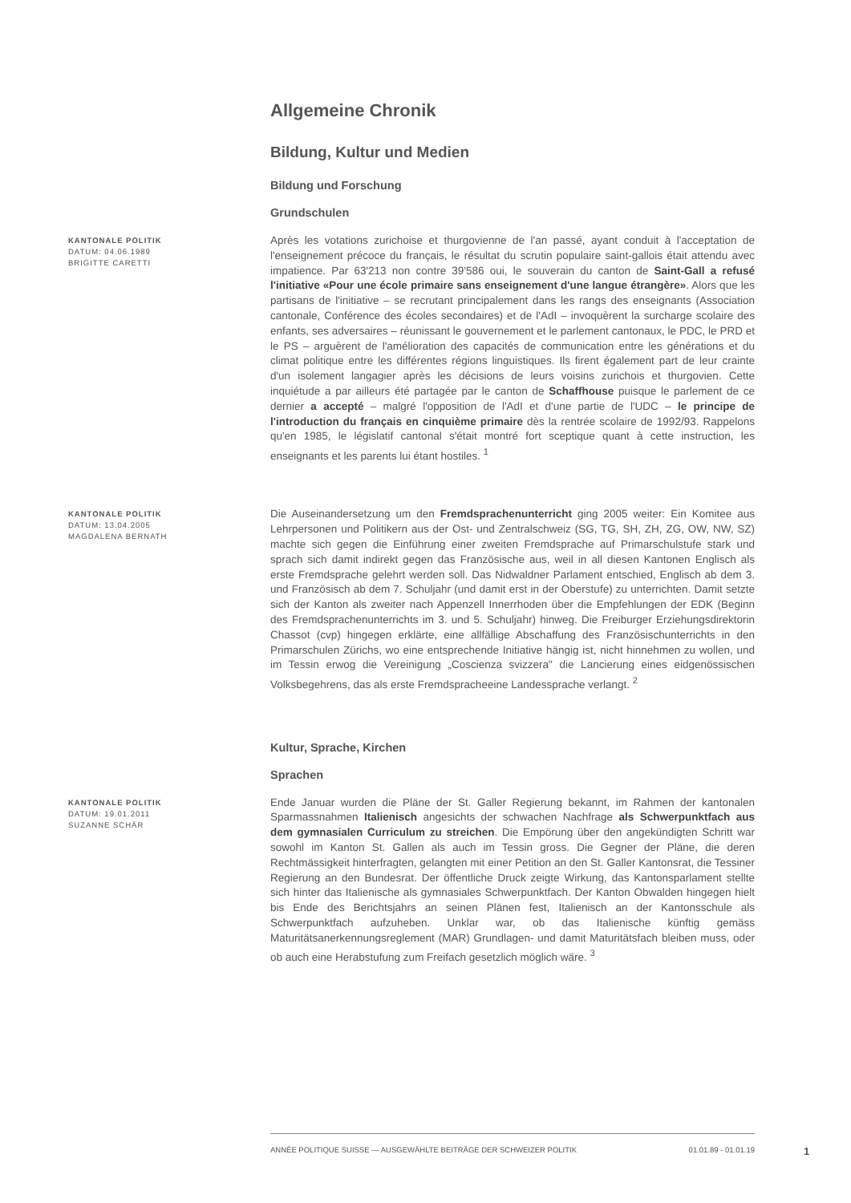Allgemeine Chronik
Bildung, Kultur und Medien
Bildung und Forschung
Grundschulen
KANTONALE POLITIK
DATUM: 04.06.1989
BRIGITTE CARETTI
Après les votations zurichoise et thurgovienne de l'an passé, ayant conduit à l'acceptation de l'enseignement précoce du français, le résultat du scrutin populaire saint-gallois était attendu avec impatience. Par 63'213 non contre 39'586 oui, le souverain du canton de Saint-Gall a refusé l'initiative «Pour une école primaire sans enseignement d'une langue étrangère». Alors que les partisans de l'initiative – se recrutant principalement dans les rangs des enseignants (Association cantonale, Conférence des écoles secondaires) et de l'AdI – invoquèrent la surcharge scolaire des enfants, ses adversaires – réunissant le gouvernement et le parlement cantonaux, le PDC, le PRD et le PS – arguèrent de l'amélioration des capacités de communication entre les générations et du climat politique entre les différentes régions linguistiques. Ils firent également part de leur crainte d'un isolement langagier après les décisions de leurs voisins zurichois et thurgovien. Cette inquiétude a par ailleurs été partagée par le canton de Schaffhouse puisque le parlement de ce dernier a accepté – malgré l'opposition de l'AdI et d'une partie de l'UDC – le principe de l'introduction du français en cinquième primaire dès la rentrée scolaire de 1992/93. Rappelons qu'en 1985, le législatif cantonal s'était montré fort sceptique quant à cette instruction, les enseignants et les parents lui étant hostiles. <sup>1</sup>
KANTONALE POLITIK
DATUM: 13.04.2005
MAGDALENA BERNATH
Die Auseinandersetzung um den Fremdsprachenunterricht ging 2005 weiter: Ein Komitee aus Lehrpersonen und Politikern aus der Ost- und Zentralschweiz (SG, TG, SH, ZH, ZG, OW, NW, SZ) machte sich gegen die Einführung einer zweiten Fremdsprache auf Primarschulstufe stark und sprach sich damit indirekt gegen das Französische aus, weil in all diesen Kantonen Englisch als erste Fremdsprache gelehrt werden soll. Das Nidwaldner Parlament entschied, Englisch ab dem 3. und Französisch ab dem 7. Schuljahr (und damit erst in der Oberstufe) zu unterrichten. Damit setzte sich der Kanton als zweiter nach Appenzell Innerrhoden über die Empfehlungen der EDK (Beginn des Fremdsprachenunterrichts im 3. und 5. Schuljahr) hinweg. Die Freiburger Erziehungsdirektorin Chassot (cvp) hingegen erklärte, eine allfällige Abschaffung des Französischunterrichts in den Primarschulen Zürichs, wo eine entsprechende Initiative hängig ist, nicht hinnehmen zu wollen, und im Tessin erwog die Vereinigung „Coscienza svizzera" die Lancierung eines eidgenössischen Volksbegehrens, das als erste Fremdspracheeine Landessprache verlangt. <sup>2</sup>
Kultur, Sprache, Kirchen
Sprachen
KANTONALE POLITIK
DATUM: 19.01.2011
SUZANNE SCHÄR
Ende Januar wurden die Pläne der St. Galler Regierung bekannt, im Rahmen der kantonalen Sparmassnahmen Italienisch angesichts der schwachen Nachfrage als Schwerpunktfach aus dem gymnasialen Curriculum zu streichen. Die Empörung über den angekündigten Schritt war sowohl im Kanton St. Gallen als auch im Tessin gross. Die Gegner der Pläne, die deren Rechtmässigkeit hinterfragten, gelangten mit einer Petition an den St. Galler Kantonsrat, die Tessiner Regierung an den Bundesrat. Der öffentliche Druck zeigte Wirkung, das Kantonsparlament stellte sich hinter das Italienische als gymnasiales Schwerpunktfach. Der Kanton Obwalden hingegen hielt bis Ende des Berichtsjahrs an seinen Plänen fest, Italienisch an der Kantonsschule als Schwerpunktfach aufzuheben. Unklar war, ob das Italienische künftig gemäss Maturitätsanerkennungsreglement (MAR) Grundlagen- und damit Maturitätsfach bleiben muss, oder ob auch eine Herabstufung zum Freifach gesetzlich möglich wäre. <sup>3</sup>
ANNÉE POLITIQUE SUISSE — AUSGEWÄHLTE BEITRÄGE DER SCHWEIZER POLITIK 01.01.89 - 01.01.19
1